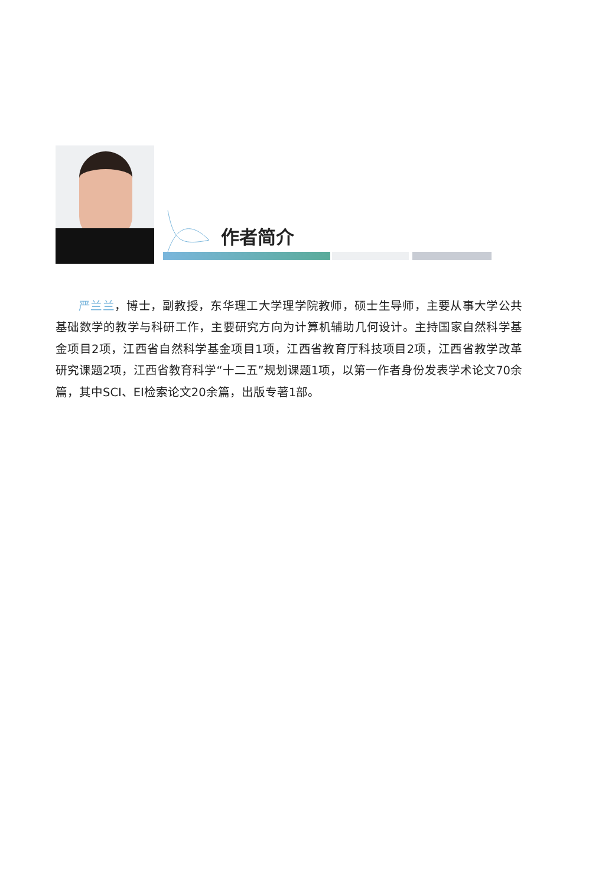作者简介
严兰兰，博士，副教授，东华理工大学理学院教师，硕士生导师，主要从事大学公共基础数学的教学与科研工作，主要研究方向为计算机辅助几何设计。主持国家自然科学基金项目2项，江西省自然科学基金项目1项，江西省教育厅科技项目2项，江西省教学改革研究课题2项，江西省教育科学“十二五”规划课题1项，以第一作者身份发表学术论文70余篇，其中SCI、EI检索论文20余篇，出版专著1部。